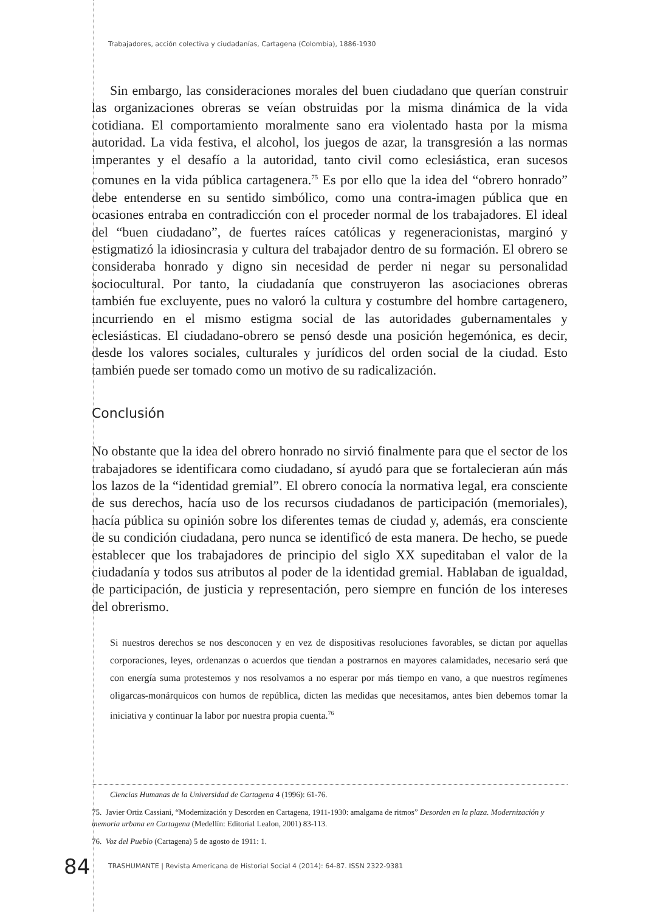Trabajadores, acción colectiva y ciudadanías, Cartagena (Colombia), 1886-1930
Sin embargo, las consideraciones morales del buen ciudadano que querían construir las organizaciones obreras se veían obstruidas por la misma dinámica de la vida cotidiana. El comportamiento moralmente sano era violentado hasta por la misma autoridad. La vida festiva, el alcohol, los juegos de azar, la transgresión a las normas imperantes y el desafío a la autoridad, tanto civil como eclesiástica, eran sucesos comunes en la vida pública cartagenera.<sup>75</sup> Es por ello que la idea del “obrero honrado” debe entenderse en su sentido simbólico, como una contra-imagen pública que en ocasiones entraba en contradicción con el proceder normal de los trabajadores. El ideal del “buen ciudadano”, de fuertes raíces católicas y regeneracionistas, marginó y estigmatizó la idiosincrasia y cultura del trabajador dentro de su formación. El obrero se consideraba honrado y digno sin necesidad de perder ni negar su personalidad sociocultural. Por tanto, la ciudadanía que construyeron las asociaciones obreras también fue excluyente, pues no valoró la cultura y costumbre del hombre cartagenero, incurriendo en el mismo estigma social de las autoridades gubernamentales y eclesiásticas. El ciudadano-obrero se pensó desde una posición hegemónica, es decir, desde los valores sociales, culturales y jurídicos del orden social de la ciudad. Esto también puede ser tomado como un motivo de su radicalización.
Conclusión
No obstante que la idea del obrero honrado no sirvió finalmente para que el sector de los trabajadores se identificara como ciudadano, sí ayudó para que se fortalecieran aún más los lazos de la “identidad gremial”. El obrero conocía la normativa legal, era consciente de sus derechos, hacía uso de los recursos ciudadanos de participación (memoriales), hacía pública su opinión sobre los diferentes temas de ciudad y, además, era consciente de su condición ciudadana, pero nunca se identificó de esta manera. De hecho, se puede establecer que los trabajadores de principio del siglo XX supeditaban el valor de la ciudadanía y todos sus atributos al poder de la identidad gremial. Hablaban de igualdad, de participación, de justicia y representación, pero siempre en función de los intereses del obrerismo.
Si nuestros derechos se nos desconocen y en vez de dispositivas resoluciones favorables, se dictan por aquellas corporaciones, leyes, ordenanzas o acuerdos que tiendan a postrarnos en mayores calamidades, necesario será que con energía suma protestemos y nos resolvamos a no esperar por más tiempo en vano, a que nuestros regímenes oligarcas-monárquicos con humos de república, dicten las medidas que necesitamos, antes bien debemos tomar la iniciativa y continuar la labor por nuestra propia cuenta.<sup>76</sup>
Ciencias Humanas de la Universidad de Cartagena 4 (1996): 61-76.
75. Javier Ortiz Cassiani, “Modernización y Desorden en Cartagena, 1911-1930: amalgama de ritmos” Desorden en la plaza. Modernización y memoria urbana en Cartagena (Medellín: Editorial Lealon, 2001) 83-113.
76. Voz del Pueblo (Cartagena) 5 de agosto de 1911: 1.
84
TRASHUMANTE | Revista Americana de Historial Social 4 (2014): 64-87. ISSN 2322-9381